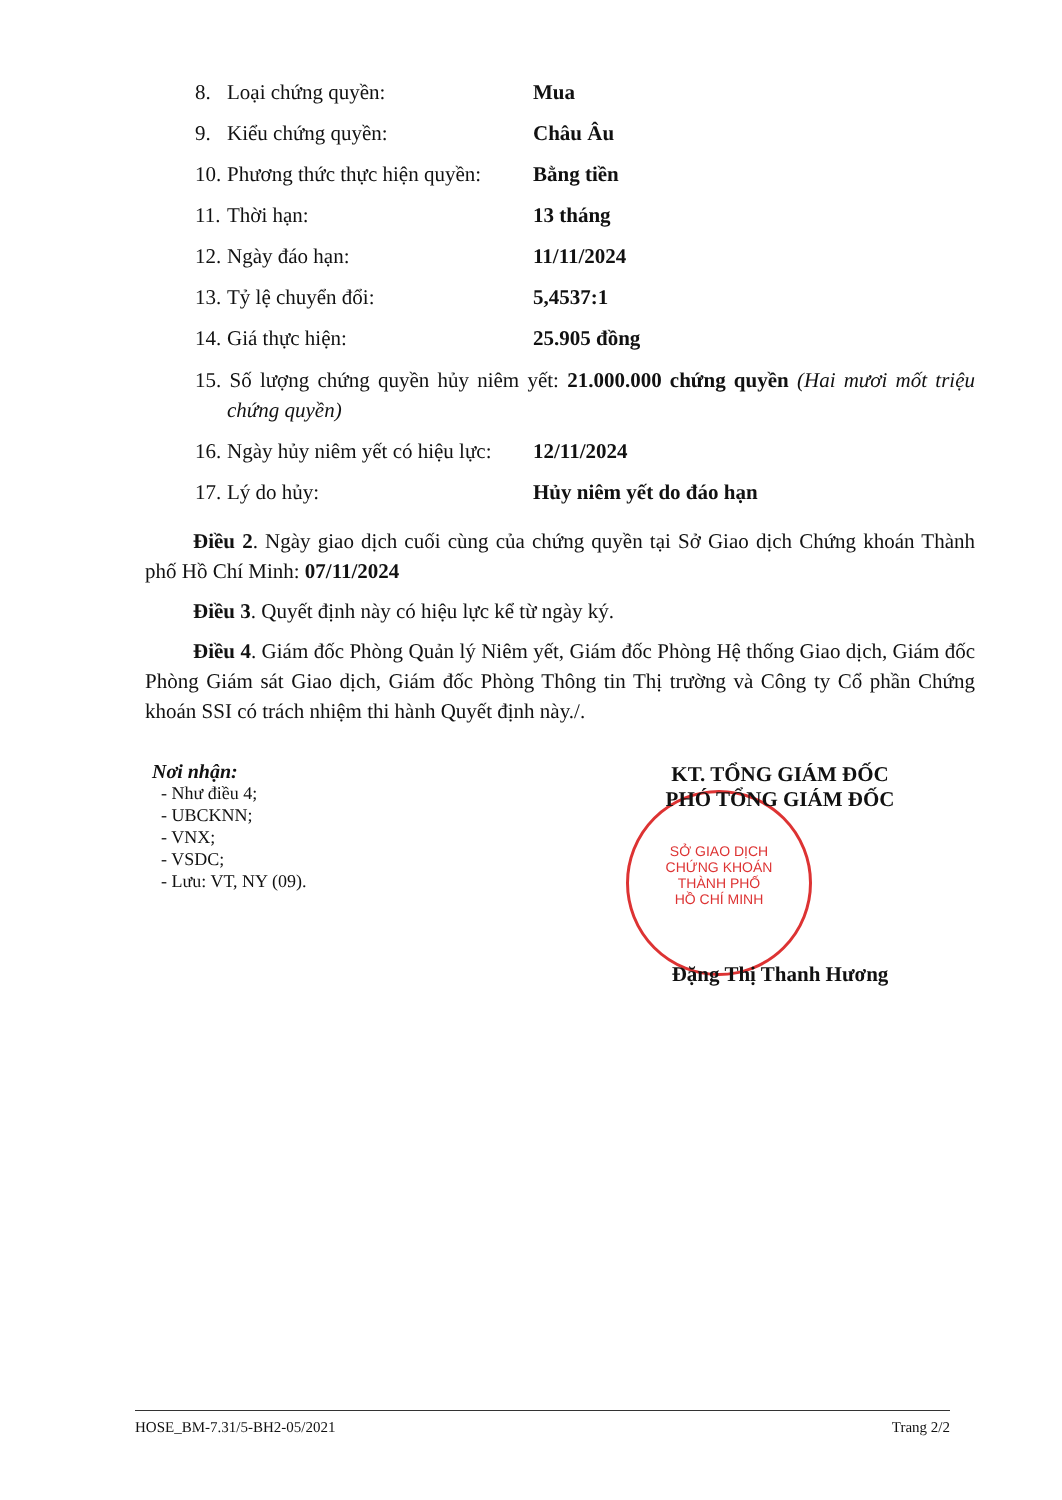8. Loại chứng quyền: Mua
9. Kiểu chứng quyền: Châu Âu
10. Phương thức thực hiện quyền: Bằng tiền
11. Thời hạn: 13 tháng
12. Ngày đáo hạn: 11/11/2024
13. Tỷ lệ chuyển đổi: 5,4537:1
14. Giá thực hiện: 25.905 đồng
15. Số lượng chứng quyền hủy niêm yết: 21.000.000 chứng quyền (Hai mươi mốt triệu chứng quyền)
16. Ngày hủy niêm yết có hiệu lực: 12/11/2024
17. Lý do hủy: Hủy niêm yết do đáo hạn
Điều 2. Ngày giao dịch cuối cùng của chứng quyền tại Sở Giao dịch Chứng khoán Thành phố Hồ Chí Minh: 07/11/2024
Điều 3. Quyết định này có hiệu lực kể từ ngày ký.
Điều 4. Giám đốc Phòng Quản lý Niêm yết, Giám đốc Phòng Hệ thống Giao dịch, Giám đốc Phòng Giám sát Giao dịch, Giám đốc Phòng Thông tin Thị trường và Công ty Cổ phần Chứng khoán SSI có trách nhiệm thi hành Quyết định này./.
Nơi nhận:
- Như điều 4;
- UBCKNN;
- VNX;
- VSDC;
- Lưu: VT, NY (09).
SỞ GIAO DỊCH
CHỨNG KHOÁN
THÀNH PHỐ
HỒ CHÍ MINH
KT. TỔNG GIÁM ĐỐC
PHÓ TỔNG GIÁM ĐỐC
Đặng Thị Thanh Hương
HOSE_BM-7.31/5-BH2-05/2021 Trang 2/2